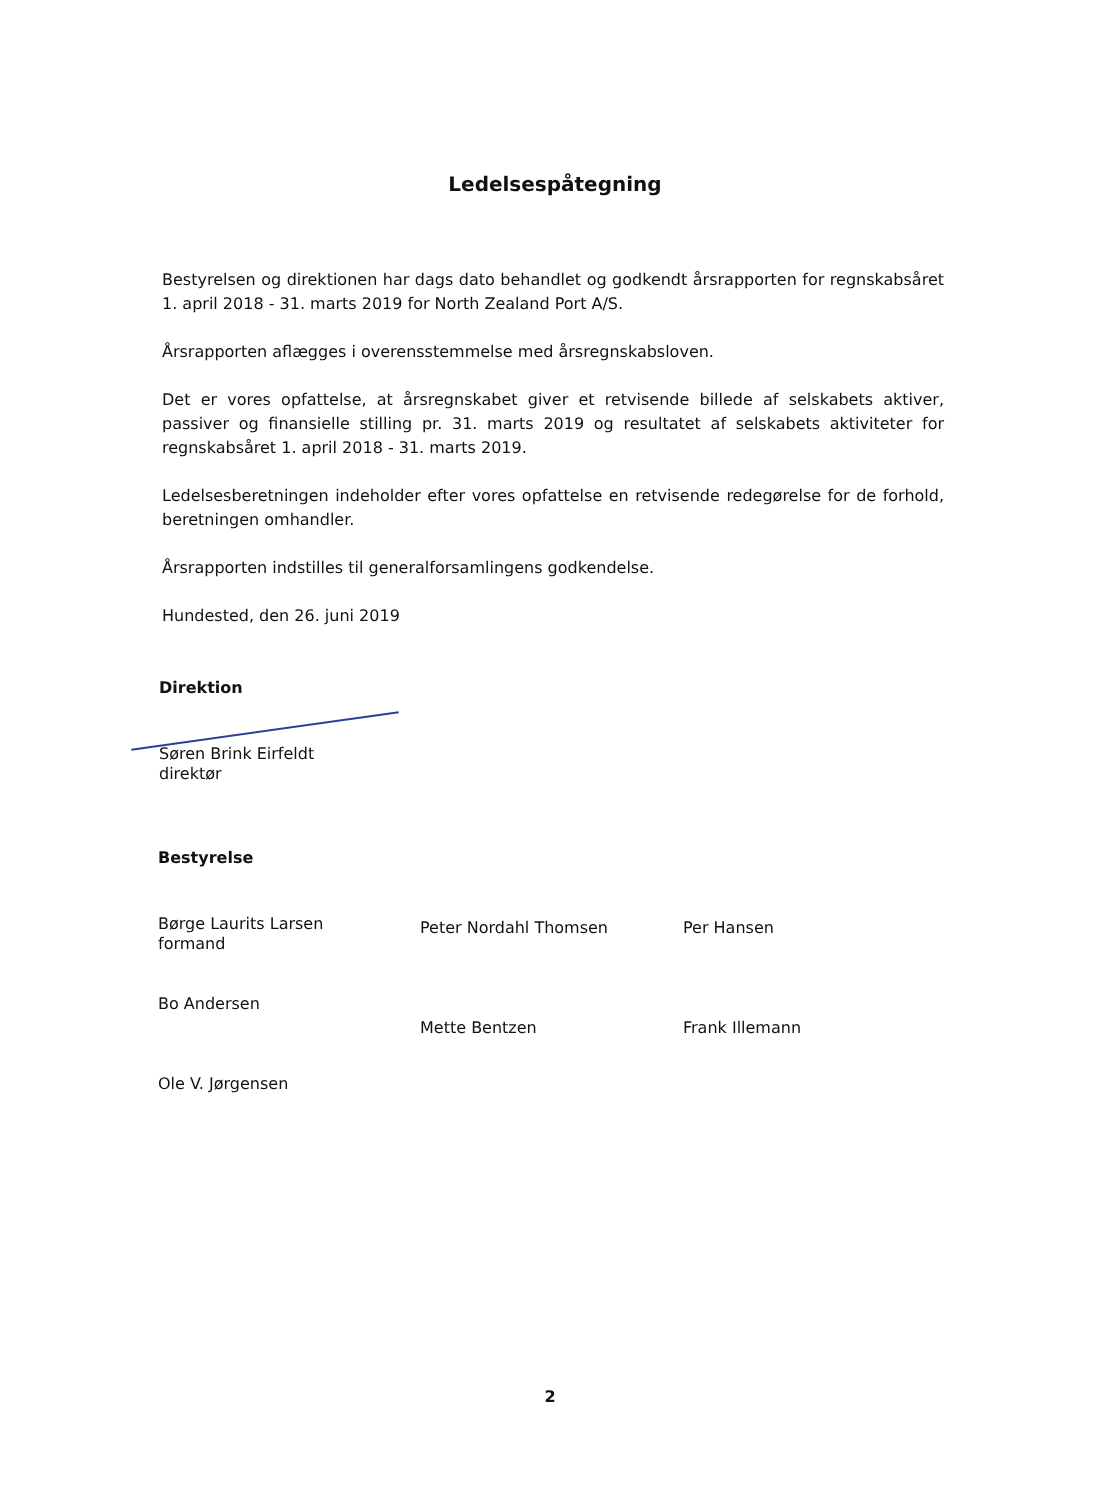Ledelsespåtegning
Bestyrelsen og direktionen har dags dato behandlet og godkendt årsrapporten for regnskabsåret 1. april 2018 - 31. marts 2019 for North Zealand Port A/S.
Årsrapporten aflægges i overensstemmelse med årsregnskabsloven.
Det er vores opfattelse, at årsregnskabet giver et retvisende billede af selskabets aktiver, passiver og finansielle stilling pr. 31. marts 2019 og resultatet af selskabets aktiviteter for regnskabsåret 1. april 2018 - 31. marts 2019.
Ledelsesberetningen indeholder efter vores opfattelse en retvisende redegørelse for de forhold, beretningen omhandler.
Årsrapporten indstilles til generalforsamlingens godkendelse.
Hundested, den 26. juni 2019
Direktion
Søren Brink Eirfeldt
direktør
Bestyrelse
Børge Laurits Larsen
formand
Bo Andersen
Ole V. Jørgensen
Peter Nordahl Thomsen
Mette Bentzen
Per Hansen
Frank Illemann
2